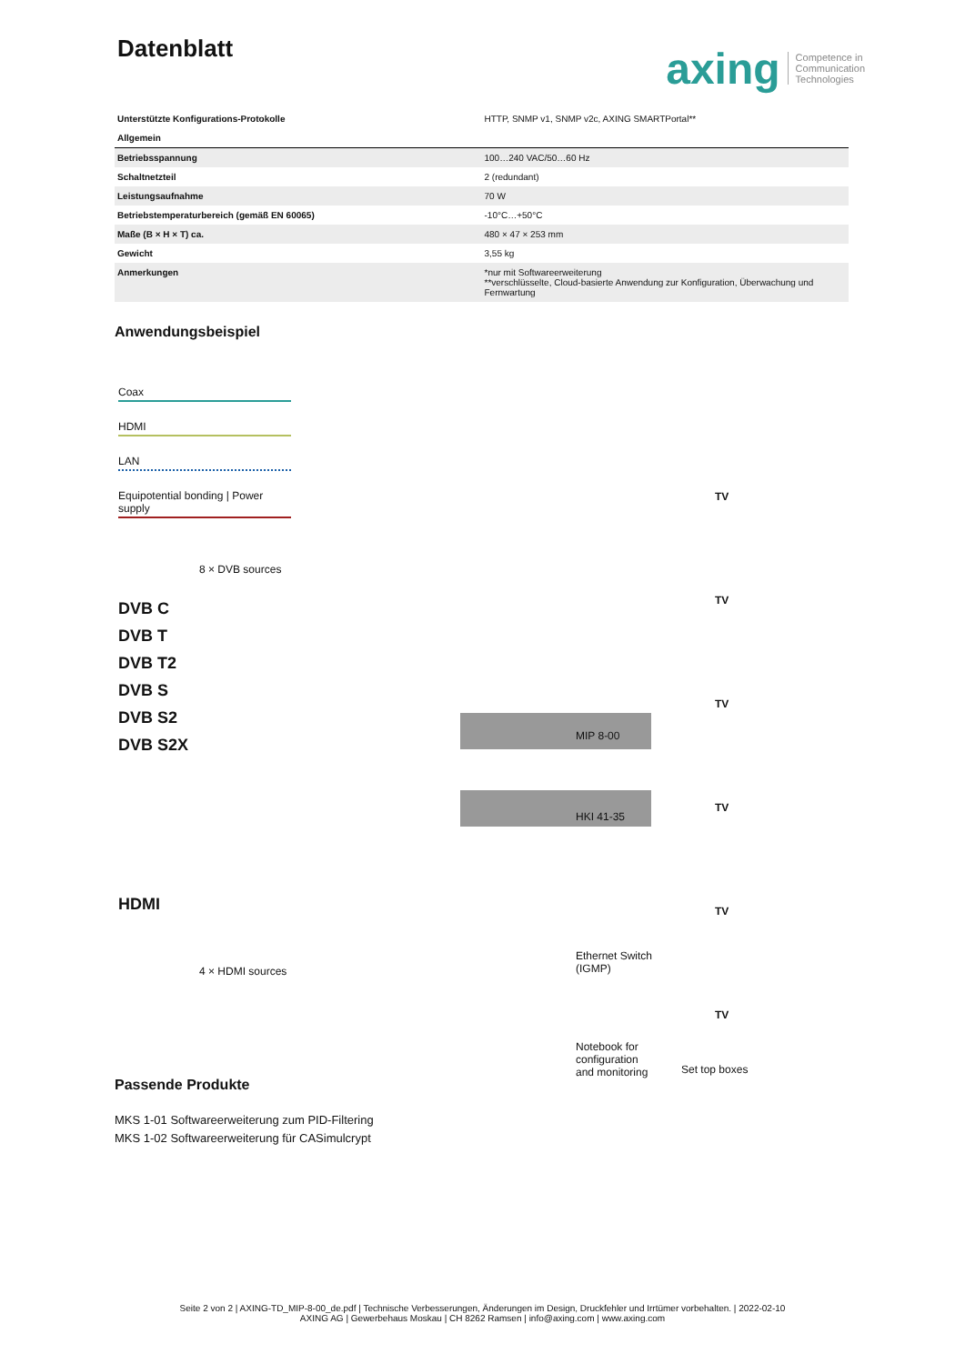Datenblatt
axing Competence in
Communication
Technologies
| Unterstützte Konfigurations-Protokolle | HTTP, SNMP v1, SNMP v2c, AXING SMARTPortal** |
| Allgemein | |
| Betriebsspannung | 100…240 VAC/50…60 Hz |
| Schaltnetzteil | 2 (redundant) |
| Leistungsaufnahme | 70 W |
| Betriebstemperaturbereich (gemäß EN 60065) | -10°C…+50°C |
| Maße (B × H × T) ca. | 480 × 47 × 253 mm |
| Gewicht | 3,55 kg |
| Anmerkungen | *nur mit Softwareerweiterung **verschlüsselte, Cloud-basierte Anwendung zur Konfiguration, Überwachung und Fernwartung |
Anwendungsbeispiel
Coax
HDMI
LAN
Equipotential bonding | Power supply
8 × DVB sources
DVB C
DVB T
DVB T2
DVB S
DVB S2
DVB S2X
MIP 8-00
HKI 41-35
HDMI
4 × HDMI sources
Ethernet Switch
(IGMP)
Notebook for
configuration
and monitoring
TV
TV
TV
TV
TV
TV
Set top boxes
Passende Produkte
MKS 1-01 Softwareerweiterung zum PID-Filtering
MKS 1-02 Softwareerweiterung für CASimulcrypt
Seite 2 von 2 | AXING-TD_MIP-8-00_de.pdf | Technische Verbesserungen, Änderungen im Design, Druckfehler und Irrtümer vorbehalten. | 2022-02-10
AXING AG | Gewerbehaus Moskau | CH 8262 Ramsen | info@axing.com | www.axing.com